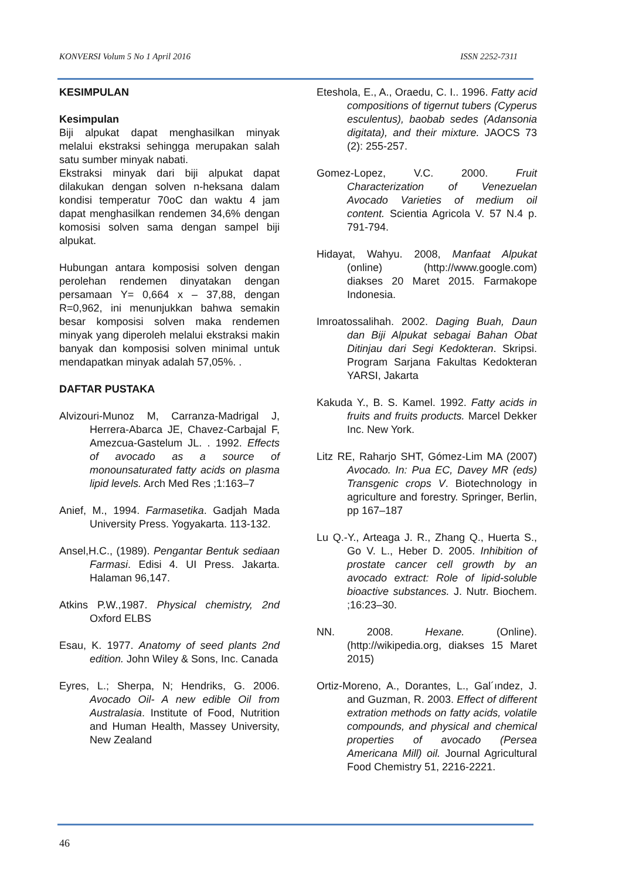KONVERSI Volum 5 No 1 April 2016 ISSN 2252-7311
KESIMPULAN
Kesimpulan
Biji alpukat dapat menghasilkan minyak melalui ekstraksi sehingga merupakan salah satu sumber minyak nabati.
Ekstraksi minyak dari biji alpukat dapat dilakukan dengan solven n-heksana dalam kondisi temperatur 70oC dan waktu 4 jam dapat menghasilkan rendemen 34,6% dengan komosisi solven sama dengan sampel biji alpukat.
Hubungan antara komposisi solven dengan perolehan rendemen dinyatakan dengan persamaan Y= 0,664 x – 37,88, dengan R=0,962, ini menunjukkan bahwa semakin besar komposisi solven maka rendemen minyak yang diperoleh melalui ekstraksi makin banyak dan komposisi solven minimal untuk mendapatkan minyak adalah 57,05%. .
DAFTAR PUSTAKA
Alvizouri-Munoz M, Carranza-Madrigal J, Herrera-Abarca JE, Chavez-Carbajal F, Amezcua-Gastelum JL. . 1992. Effects of avocado as a source of monounsaturated fatty acids on plasma lipid levels. Arch Med Res ;1:163–7
Anief, M., 1994. Farmasetika. Gadjah Mada University Press. Yogyakarta. 113-132.
Ansel,H.C., (1989). Pengantar Bentuk sediaan Farmasi. Edisi 4. UI Press. Jakarta. Halaman 96,147.
Atkins P.W.,1987. Physical chemistry, 2nd Oxford ELBS
Esau, K. 1977. Anatomy of seed plants 2nd edition. John Wiley & Sons, Inc. Canada
Eyres, L.; Sherpa, N; Hendriks, G. 2006. Avocado Oil- A new edible Oil from Australasia. Institute of Food, Nutrition and Human Health, Massey University, New Zealand
Eteshola, E., A., Oraedu, C. I.. 1996. Fatty acid compositions of tigernut tubers (Cyperus esculentus), baobab sedes (Adansonia digitata), and their mixture. JAOCS 73 (2): 255-257.
Gomez-Lopez, V.C. 2000. Fruit Characterization of Venezuelan Avocado Varieties of medium oil content. Scientia Agricola V. 57 N.4 p. 791-794.
Hidayat, Wahyu. 2008, Manfaat Alpukat (online) (http://www.google.com) diakses 20 Maret 2015. Farmakope Indonesia.
Imroatossalihah. 2002. Daging Buah, Daun dan Biji Alpukat sebagai Bahan Obat Ditinjau dari Segi Kedokteran. Skripsi. Program Sarjana Fakultas Kedokteran YARSI, Jakarta
Kakuda Y., B. S. Kamel. 1992. Fatty acids in fruits and fruits products. Marcel Dekker Inc. New York.
Litz RE, Raharjo SHT, Gómez-Lim MA (2007) Avocado. In: Pua EC, Davey MR (eds) Transgenic crops V. Biotechnology in agriculture and forestry. Springer, Berlin, pp 167–187
Lu Q.-Y., Arteaga J. R., Zhang Q., Huerta S., Go V. L., Heber D. 2005. Inhibition of prostate cancer cell growth by an avocado extract: Role of lipid-soluble bioactive substances. J. Nutr. Biochem. ;16:23–30.
NN. 2008. Hexane. (Online). (http://wikipedia.org, diakses 15 Maret 2015)
Ortiz-Moreno, A., Dorantes, L., Gal´ındez, J. and Guzman, R. 2003. Effect of different extration methods on fatty acids, volatile compounds, and physical and chemical properties of avocado (Persea Americana Mill) oil. Journal Agricultural Food Chemistry 51, 2216-2221.
46